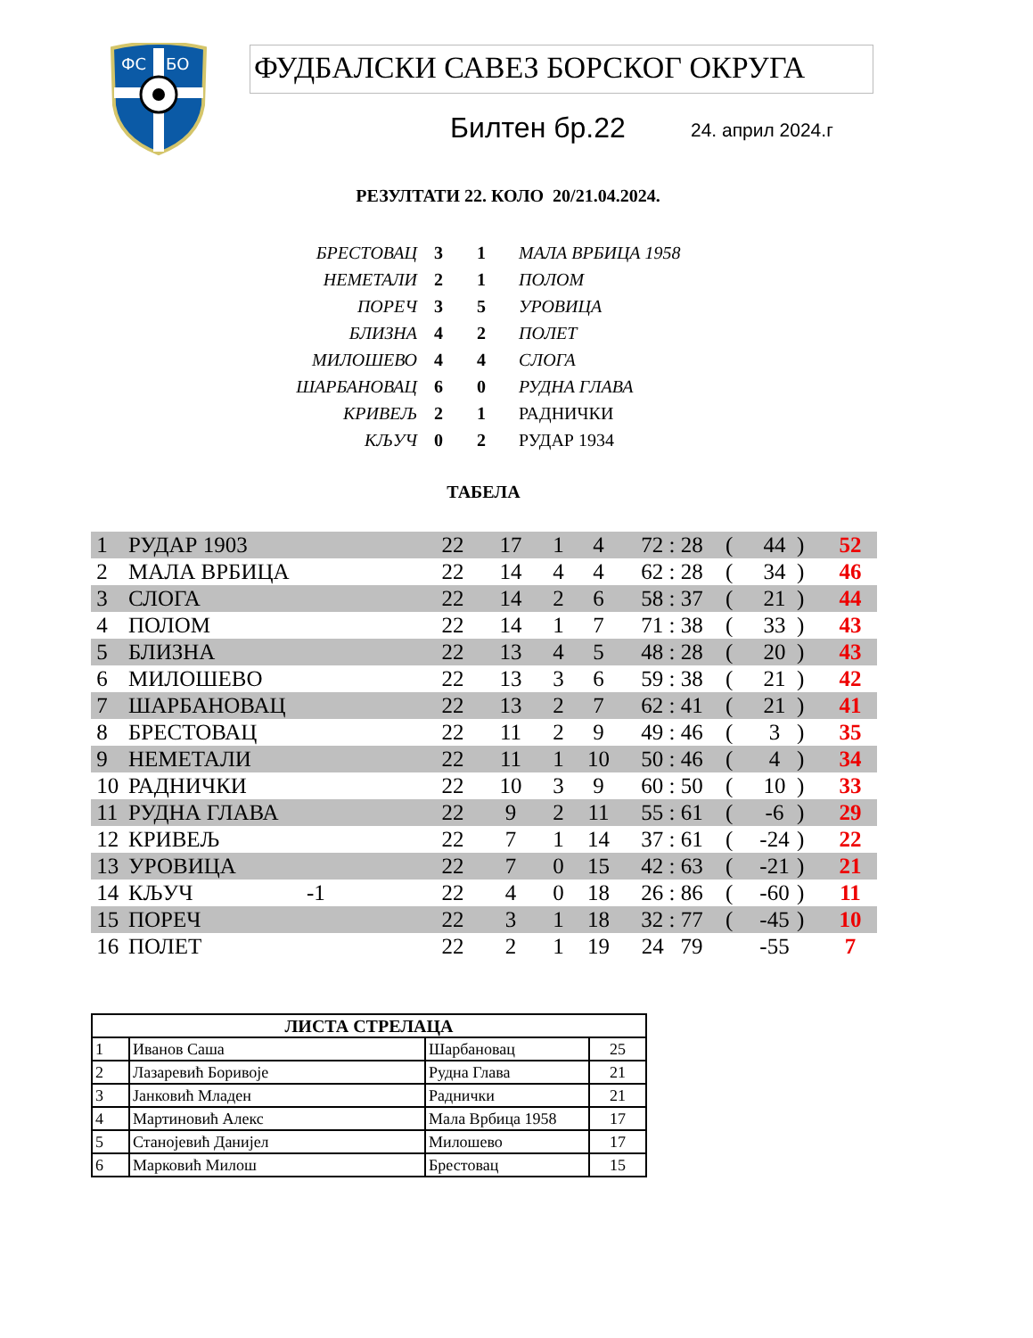ФС
БО
ФУДБАЛСКИ САВЕЗ БОРСКОГ ОКРУГА
Билтен бр.22 24. април 2024.г
РЕЗУЛТАТИ 22. КОЛО 20/21.04.2024.
| БРЕСТОВАЦ | 3 | 1 | МАЛА ВРБИЦА 1958 |
| НЕМЕТАЛИ | 2 | 1 | ПОЛОМ |
| ПОРЕЧ | 3 | 5 | УРОВИЦА |
| БЛИЗНА | 4 | 2 | ПОЛЕТ |
| МИЛОШЕВО | 4 | 4 | СЛОГА |
| ШАРБАНОВАЦ | 6 | 0 | РУДНА ГЛАВА |
| КРИВЕЉ | 2 | 1 | РАДНИЧКИ |
| КЉУЧ | 0 | 2 | РУДАР 1934 |
ТАБЕЛА
| 1 | РУДАР 1903 | | 22 | 17 | 1 | 4 | 72 : 28 | ( | 44 | ) | 52 |
| 2 | МАЛА ВРБИЦА | | 22 | 14 | 4 | 4 | 62 : 28 | ( | 34 | ) | 46 |
| 3 | СЛОГА | | 22 | 14 | 2 | 6 | 58 : 37 | ( | 21 | ) | 44 |
| 4 | ПОЛОМ | | 22 | 14 | 1 | 7 | 71 : 38 | ( | 33 | ) | 43 |
| 5 | БЛИЗНА | | 22 | 13 | 4 | 5 | 48 : 28 | ( | 20 | ) | 43 |
| 6 | МИЛОШЕВО | | 22 | 13 | 3 | 6 | 59 : 38 | ( | 21 | ) | 42 |
| 7 | ШАРБАНОВАЦ | | 22 | 13 | 2 | 7 | 62 : 41 | ( | 21 | ) | 41 |
| 8 | БРЕСТОВАЦ | | 22 | 11 | 2 | 9 | 49 : 46 | ( | 3 | ) | 35 |
| 9 | НЕМЕТАЛИ | | 22 | 11 | 1 | 10 | 50 : 46 | ( | 4 | ) | 34 |
| 10 | РАДНИЧКИ | | 22 | 10 | 3 | 9 | 60 : 50 | ( | 10 | ) | 33 |
| 11 | РУДНА ГЛАВА | | 22 | 9 | 2 | 11 | 55 : 61 | ( | -6 | ) | 29 |
| 12 | КРИВЕЉ | | 22 | 7 | 1 | 14 | 37 : 61 | ( | -24 | ) | 22 |
| 13 | УРОВИЦА | | 22 | 7 | 0 | 15 | 42 : 63 | ( | -21 | ) | 21 |
| 14 | КЉУЧ | -1 | 22 | 4 | 0 | 18 | 26 : 86 | ( | -60 | ) | 11 |
| 15 | ПОРЕЧ | | 22 | 3 | 1 | 18 | 32 : 77 | ( | -45 | ) | 10 |
| 16 | ПОЛЕТ | | 22 | 2 | 1 | 19 | 24 79 | | -55 | | 7 |
| ЛИСТА СТРЕЛАЦА | | | |
| --- | --- | --- | --- |
| 1 | Иванов Саша | Шарбановац | 25 |
| 2 | Лазаревић Боривоје | Рудна Глава | 21 |
| 3 | Јанковић Младен | Раднички | 21 |
| 4 | Мартиновић Алекс | Мала Врбица 1958 | 17 |
| 5 | Станојевић Данијел | Милошево | 17 |
| 6 | Марковић Милош | Брестовац | 15 |